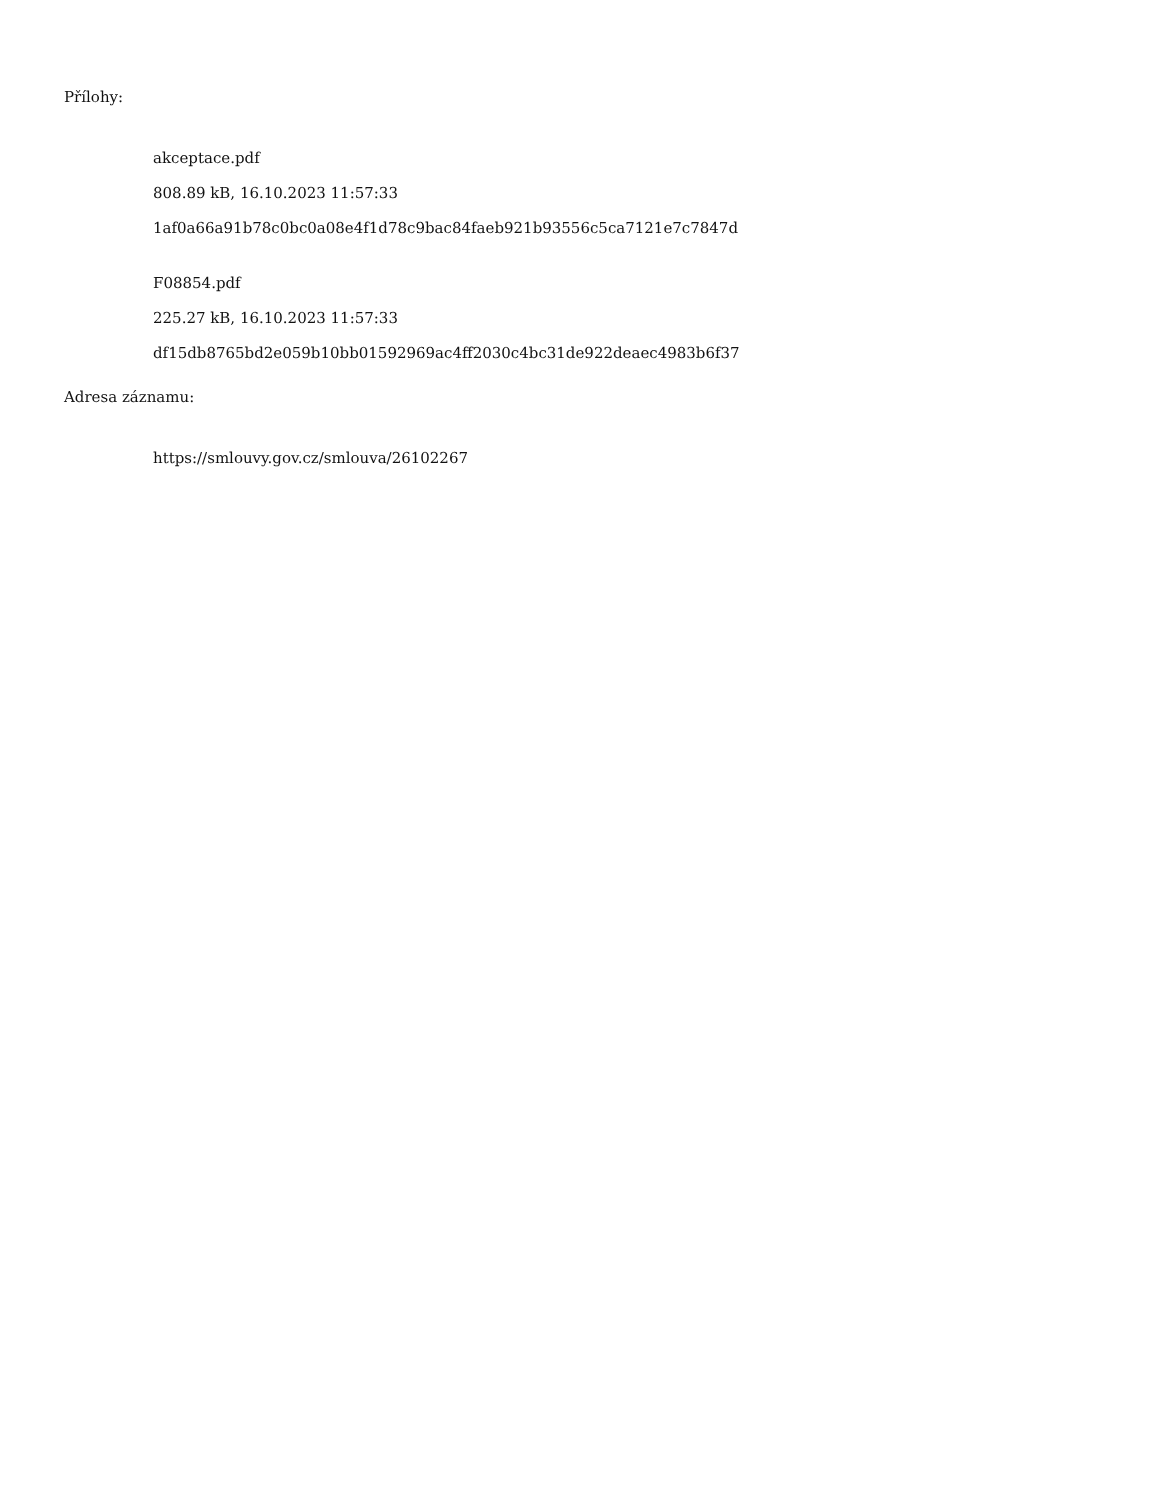Přílohy:
akceptace.pdf
808.89 kB, 16.10.2023 11:57:33
1af0a66a91b78c0bc0a08e4f1d78c9bac84faeb921b93556c5ca7121e7c7847d
F08854.pdf
225.27 kB, 16.10.2023 11:57:33
df15db8765bd2e059b10bb01592969ac4ff2030c4bc31de922deaec4983b6f37
Adresa záznamu:
https://smlouvy.gov.cz/smlouva/26102267